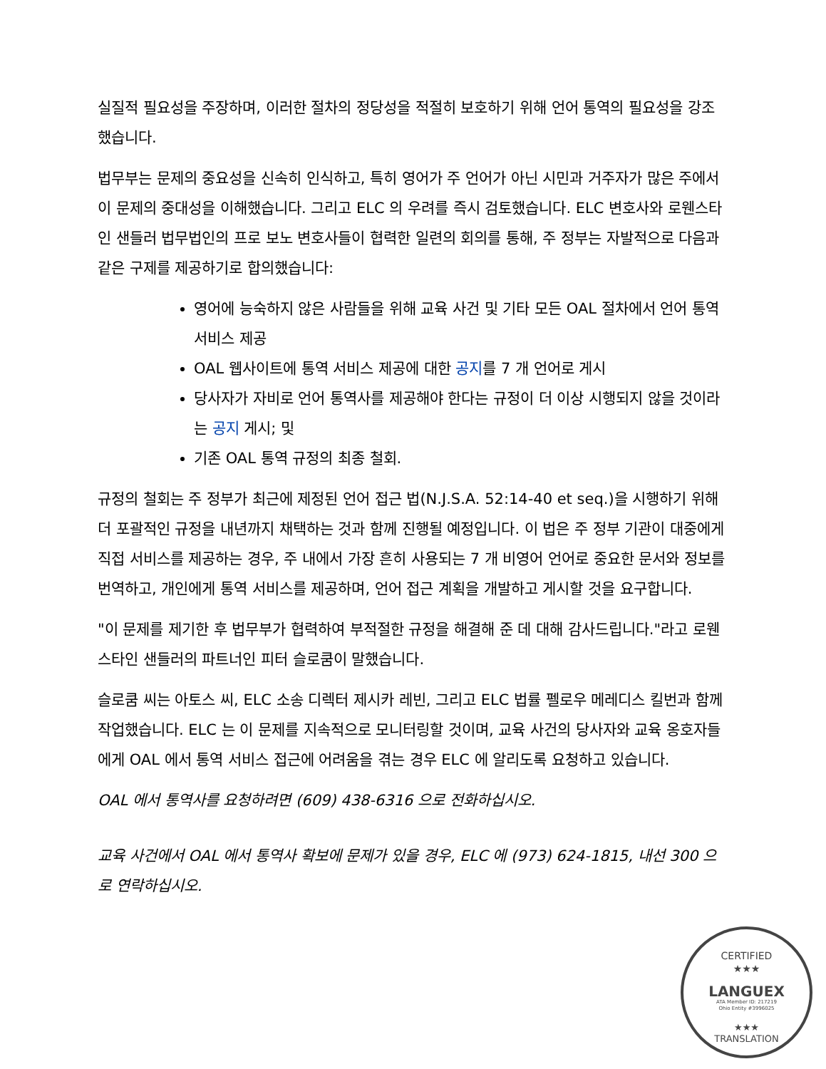실질적 필요성을 주장하며, 이러한 절차의 정당성을 적절히 보호하기 위해 언어 통역의 필요성을 강조했습니다.
법무부는 문제의 중요성을 신속히 인식하고, 특히 영어가 주 언어가 아닌 시민과 거주자가 많은 주에서 이 문제의 중대성을 이해했습니다. 그리고 ELC 의 우려를 즉시 검토했습니다. ELC 변호사와 로웬스타인 샌들러 법무법인의 프로 보노 변호사들이 협력한 일련의 회의를 통해, 주 정부는 자발적으로 다음과 같은 구제를 제공하기로 합의했습니다:
영어에 능숙하지 않은 사람들을 위해 교육 사건 및 기타 모든 OAL 절차에서 언어 통역 서비스 제공
OAL 웹사이트에 통역 서비스 제공에 대한 공지를 7 개 언어로 게시
당사자가 자비로 언어 통역사를 제공해야 한다는 규정이 더 이상 시행되지 않을 것이라는 공지 게시; 및
기존 OAL 통역 규정의 최종 철회.
규정의 철회는 주 정부가 최근에 제정된 언어 접근 법(N.J.S.A. 52:14-40 et seq.)을 시행하기 위해 더 포괄적인 규정을 내년까지 채택하는 것과 함께 진행될 예정입니다. 이 법은 주 정부 기관이 대중에게 직접 서비스를 제공하는 경우, 주 내에서 가장 흔히 사용되는 7 개 비영어 언어로 중요한 문서와 정보를 번역하고, 개인에게 통역 서비스를 제공하며, 언어 접근 계획을 개발하고 게시할 것을 요구합니다.
"이 문제를 제기한 후 법무부가 협력하여 부적절한 규정을 해결해 준 데 대해 감사드립니다."라고 로웬스타인 샌들러의 파트너인 피터 슬로쿰이 말했습니다.
슬로쿰 씨는 아토스 씨, ELC 소송 디렉터 제시카 레빈, 그리고 ELC 법률 펠로우 메레디스 킬번과 함께 작업했습니다. ELC 는 이 문제를 지속적으로 모니터링할 것이며, 교육 사건의 당사자와 교육 옹호자들에게 OAL 에서 통역 서비스 접근에 어려움을 겪는 경우 ELC 에 알리도록 요청하고 있습니다.
OAL 에서 통역사를 요청하려면 (609) 438-6316 으로 전화하십시오.
교육 사건에서 OAL 에서 통역사 확보에 문제가 있을 경우, ELC 에 (973) 624-1815, 내선 300 으로 연락하십시오.
CERTIFIED
★★★
LANGUEX
ATA Member ID: 217219
Ohio Entity #3996025
★★★
TRANSLATION